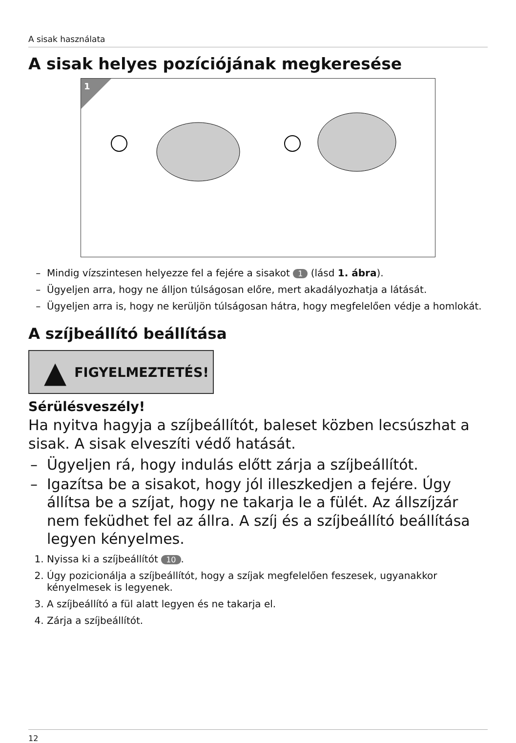A sisak használata
A sisak helyes pozíciójának megkeresése
1
Mindig vízszintesen helyezze fel a fejére a sisakot 1 (lásd 1. ábra).
Ügyeljen arra, hogy ne álljon túlságosan előre, mert akadályozhatja a látását.
Ügyeljen arra is, hogy ne kerüljön túlságosan hátra, hogy megfelelően védje a homlokát.
A szíjbeállító beállítása
▲ FIGYELMEZTETÉS!
Sérülésveszély!
Ha nyitva hagyja a szíjbeállítót, baleset közben lecsúszhat a sisak. A sisak elveszíti védő hatását.
Ügyeljen rá, hogy indulás előtt zárja a szíjbeállítót.
Igazítsa be a sisakot, hogy jól illeszkedjen a fejére. Úgy állítsa be a szíjat, hogy ne takarja le a fülét. Az állszíjzár nem feküdhet fel az állra. A szíj és a szíjbeállító beállítása legyen kényelmes.
1. Nyissa ki a szíjbeállítót 10.
2. Úgy pozicionálja a szíjbeállítót, hogy a szíjak megfelelően feszesek, ugyanakkor kényelmesek is legyenek.
3. A szíjbeállító a fül alatt legyen és ne takarja el.
4. Zárja a szíjbeállítót.
12